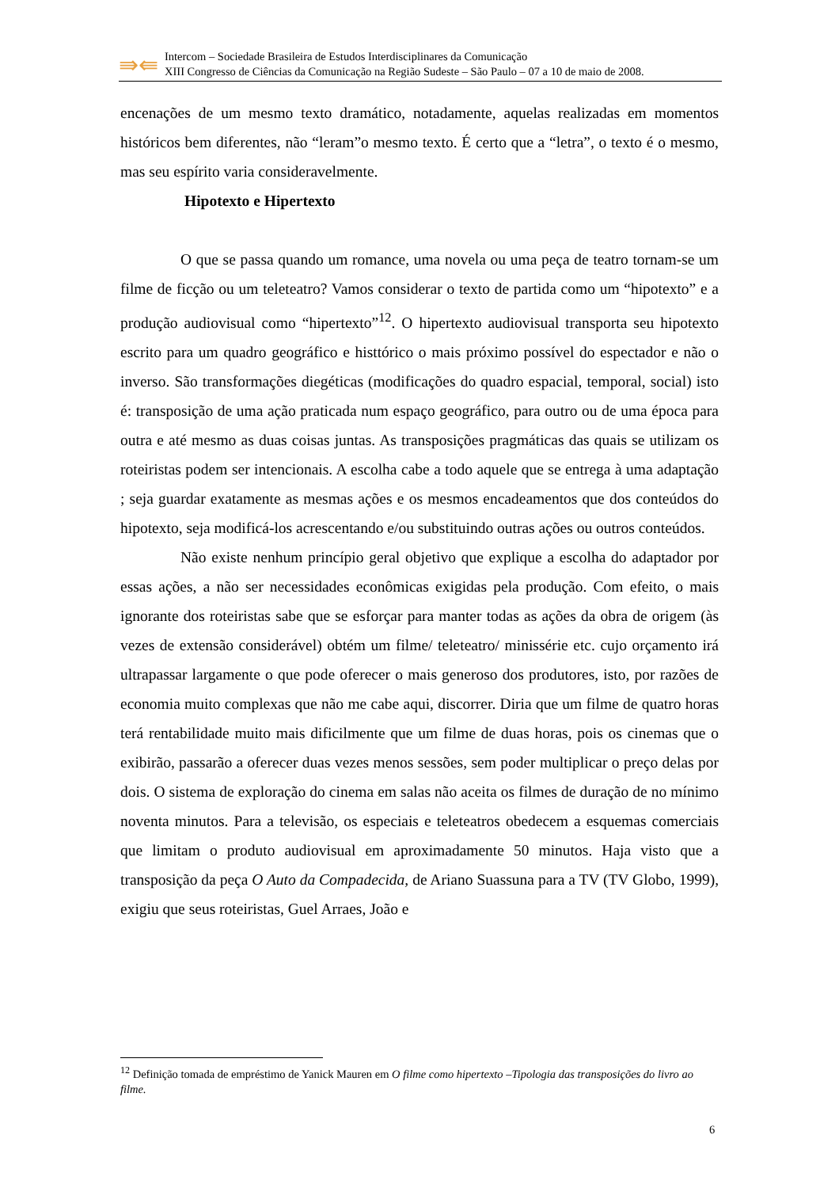⇛⇚
Intercom – Sociedade Brasileira de Estudos Interdisciplinares da Comunicação
XIII Congresso de Ciências da Comunicação na Região Sudeste – São Paulo – 07 a 10 de maio de 2008.
encenações de um mesmo texto dramático, notadamente, aquelas realizadas em momentos históricos bem diferentes, não “leram”o mesmo texto. É certo que a “letra”, o texto é o mesmo, mas seu espírito varia consideravelmente.
Hipotexto e Hipertexto
O que se passa quando um romance, uma novela ou uma peça de teatro tornam-se um filme de ficção ou um teleteatro? Vamos considerar o texto de partida como um “hipotexto” e a produção audiovisual como “hipertexto”<sup>12</sup>. O hipertexto audiovisual transporta seu hipotexto escrito para um quadro geográfico e histtórico o mais próximo possível do espectador e não o inverso. São transformações diegéticas (modificações do quadro espacial, temporal, social) isto é: transposição de uma ação praticada num espaço geográfico, para outro ou de uma época para outra e até mesmo as duas coisas juntas. As transposições pragmáticas das quais se utilizam os roteiristas podem ser intencionais. A escolha cabe a todo aquele que se entrega à uma adaptação ; seja guardar exatamente as mesmas ações e os mesmos encadeamentos que dos conteúdos do hipotexto, seja modificá-los acrescentando e/ou substituindo outras ações ou outros conteúdos.
Não existe nenhum princípio geral objetivo que explique a escolha do adaptador por essas ações, a não ser necessidades econômicas exigidas pela produção. Com efeito, o mais ignorante dos roteiristas sabe que se esforçar para manter todas as ações da obra de origem (às vezes de extensão considerável) obtém um filme/ teleteatro/ minissérie etc. cujo orçamento irá ultrapassar largamente o que pode oferecer o mais generoso dos produtores, isto, por razões de economia muito complexas que não me cabe aqui, discorrer. Diria que um filme de quatro horas terá rentabilidade muito mais dificilmente que um filme de duas horas, pois os cinemas que o exibirão, passarão a oferecer duas vezes menos sessões, sem poder multiplicar o preço delas por dois. O sistema de exploração do cinema em salas não aceita os filmes de duração de no mínimo noventa minutos. Para a televisão, os especiais e teleteatros obedecem a esquemas comerciais que limitam o produto audiovisual em aproximadamente 50 minutos. Haja visto que a transposição da peça O Auto da Compadecida, de Ariano Suassuna para a TV (TV Globo, 1999), exigiu que seus roteiristas, Guel Arraes, João e
<sup>12</sup> Definição tomada de empréstimo de Yanick Mauren em O filme como hipertexto –Tipologia das transposições do livro ao filme.
6